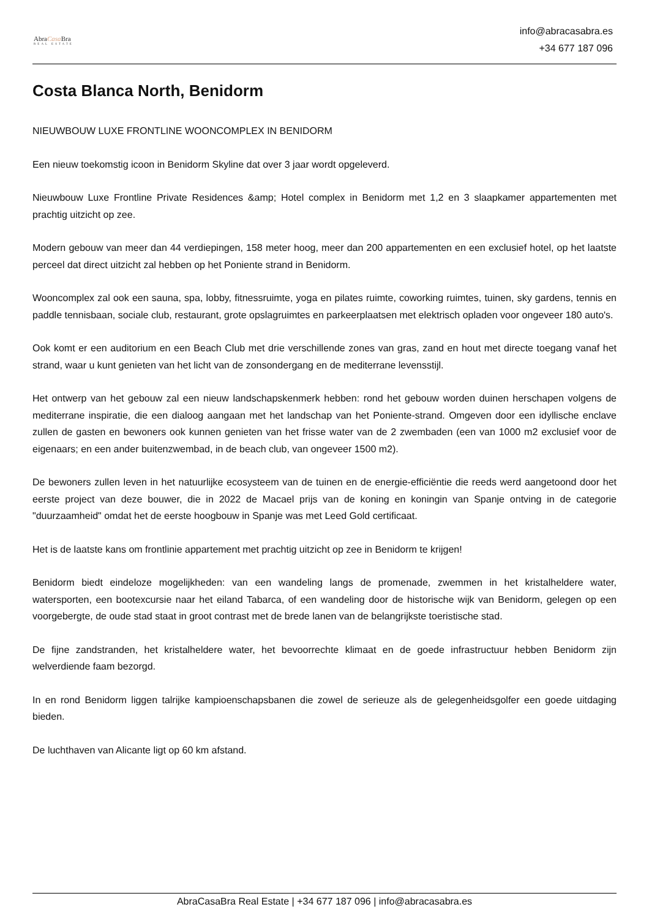AbraCasa Bra
REAL ESTATE
info@abracasabra.es
+34 677 187 096
Costa Blanca North, Benidorm
NIEUWBOUW LUXE FRONTLINE WOONCOMPLEX IN BENIDORM
Een nieuw toekomstig icoon in Benidorm Skyline dat over 3 jaar wordt opgeleverd.
Nieuwbouw Luxe Frontline Private Residences &amp; Hotel complex in Benidorm met 1,2 en 3 slaapkamer appartementen met prachtig uitzicht op zee.
Modern gebouw van meer dan 44 verdiepingen, 158 meter hoog, meer dan 200 appartementen en een exclusief hotel, op het laatste perceel dat direct uitzicht zal hebben op het Poniente strand in Benidorm.
Wooncomplex zal ook een sauna, spa, lobby, fitnessruimte, yoga en pilates ruimte, coworking ruimtes, tuinen, sky gardens, tennis en paddle tennisbaan, sociale club, restaurant, grote opslagruimtes en parkeerplaatsen met elektrisch opladen voor ongeveer 180 auto's.
Ook komt er een auditorium en een Beach Club met drie verschillende zones van gras, zand en hout met directe toegang vanaf het strand, waar u kunt genieten van het licht van de zonsondergang en de mediterrane levensstijl.
Het ontwerp van het gebouw zal een nieuw landschapskenmerk hebben: rond het gebouw worden duinen herschapen volgens de mediterrane inspiratie, die een dialoog aangaan met het landschap van het Poniente-strand. Omgeven door een idyllische enclave zullen de gasten en bewoners ook kunnen genieten van het frisse water van de 2 zwembaden (een van 1000 m2 exclusief voor de eigenaars; en een ander buitenzwembad, in de beach club, van ongeveer 1500 m2).
De bewoners zullen leven in het natuurlijke ecosysteem van de tuinen en de energie-efficiëntie die reeds werd aangetoond door het eerste project van deze bouwer, die in 2022 de Macael prijs van de koning en koningin van Spanje ontving in de categorie "duurzaamheid" omdat het de eerste hoogbouw in Spanje was met Leed Gold certificaat.
Het is de laatste kans om frontlinie appartement met prachtig uitzicht op zee in Benidorm te krijgen!
Benidorm biedt eindeloze mogelijkheden: van een wandeling langs de promenade, zwemmen in het kristalheldere water, watersporten, een bootexcursie naar het eiland Tabarca, of een wandeling door de historische wijk van Benidorm, gelegen op een voorgebergte, de oude stad staat in groot contrast met de brede lanen van de belangrijkste toeristische stad.
De fijne zandstranden, het kristalheldere water, het bevoorrechte klimaat en de goede infrastructuur hebben Benidorm zijn welverdiende faam bezorgd.
In en rond Benidorm liggen talrijke kampioenschapsbanen die zowel de serieuze als de gelegenheidsgolfer een goede uitdaging bieden.
De luchthaven van Alicante ligt op 60 km afstand.
AbraCasaBra Real Estate | +34 677 187 096 | info@abracasabra.es